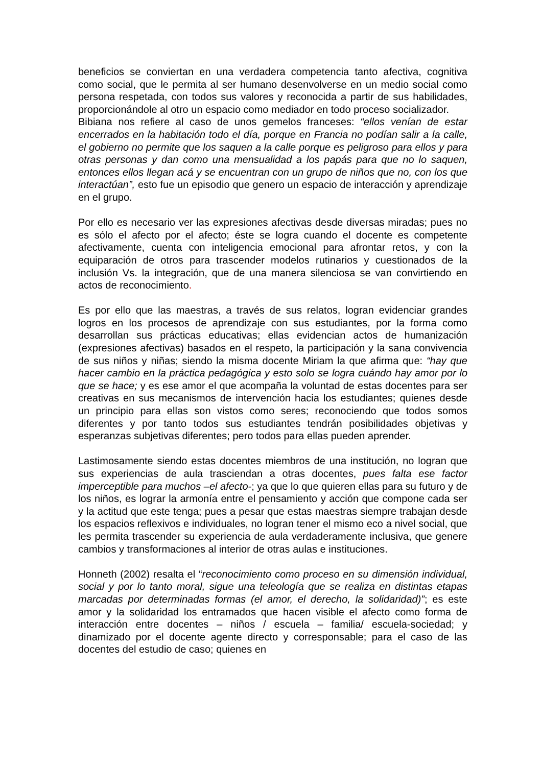beneficios se conviertan en una verdadera competencia tanto afectiva, cognitiva como social, que le permita al ser humano desenvolverse en un medio social como persona respetada, con todos sus valores y reconocida a partir de sus habilidades, proporcionándole al otro un espacio como mediador en todo proceso socializador.
Bibiana nos refiere al caso de unos gemelos franceses: “ellos venían de estar encerrados en la habitación todo el día, porque en Francia no podían salir a la calle, el gobierno no permite que los saquen a la calle porque es peligroso para ellos y para otras personas y dan como una mensualidad a los papás para que no lo saquen, entonces ellos llegan acá y se encuentran con un grupo de niños que no, con los que interactúan”, esto fue un episodio que genero un espacio de interacción y aprendizaje en el grupo.
Por ello es necesario ver las expresiones afectivas desde diversas miradas; pues no es sólo el afecto por el afecto; éste se logra cuando el docente es competente afectivamente, cuenta con inteligencia emocional para afrontar retos, y con la equiparación de otros para trascender modelos rutinarios y cuestionados de la inclusión Vs. la integración, que de una manera silenciosa se van convirtiendo en actos de reconocimiento.
Es por ello que las maestras, a través de sus relatos, logran evidenciar grandes logros en los procesos de aprendizaje con sus estudiantes, por la forma como desarrollan sus prácticas educativas; ellas evidencian actos de humanización (expresiones afectivas) basados en el respeto, la participación y la sana convivencia de sus niños y niñas; siendo la misma docente Miriam la que afirma que: “hay que hacer cambio en la práctica pedagógica y esto solo se logra cuándo hay amor por lo que se hace; y es ese amor el que acompaña la voluntad de estas docentes para ser creativas en sus mecanismos de intervención hacia los estudiantes; quienes desde un principio para ellas son vistos como seres; reconociendo que todos somos diferentes y por tanto todos sus estudiantes tendrán posibilidades objetivas y esperanzas subjetivas diferentes; pero todos para ellas pueden aprender.
Lastimosamente siendo estas docentes miembros de una institución, no logran que sus experiencias de aula trasciendan a otras docentes, pues falta ese factor imperceptible para muchos –el afecto-; ya que lo que quieren ellas para su futuro y de los niños, es lograr la armonía entre el pensamiento y acción que compone cada ser y la actitud que este tenga; pues a pesar que estas maestras siempre trabajan desde los espacios reflexivos e individuales, no logran tener el mismo eco a nivel social, que les permita trascender su experiencia de aula verdaderamente inclusiva, que genere cambios y transformaciones al interior de otras aulas e instituciones.
Honneth (2002) resalta el “reconocimiento como proceso en su dimensión individual, social y por lo tanto moral, sigue una teleología que se realiza en distintas etapas marcadas por determinadas formas (el amor, el derecho, la solidaridad)”; es este amor y la solidaridad los entramados que hacen visible el afecto como forma de interacción entre docentes – niños / escuela – familia/ escuela-sociedad; y dinamizado por el docente agente directo y corresponsable; para el caso de las docentes del estudio de caso; quienes en